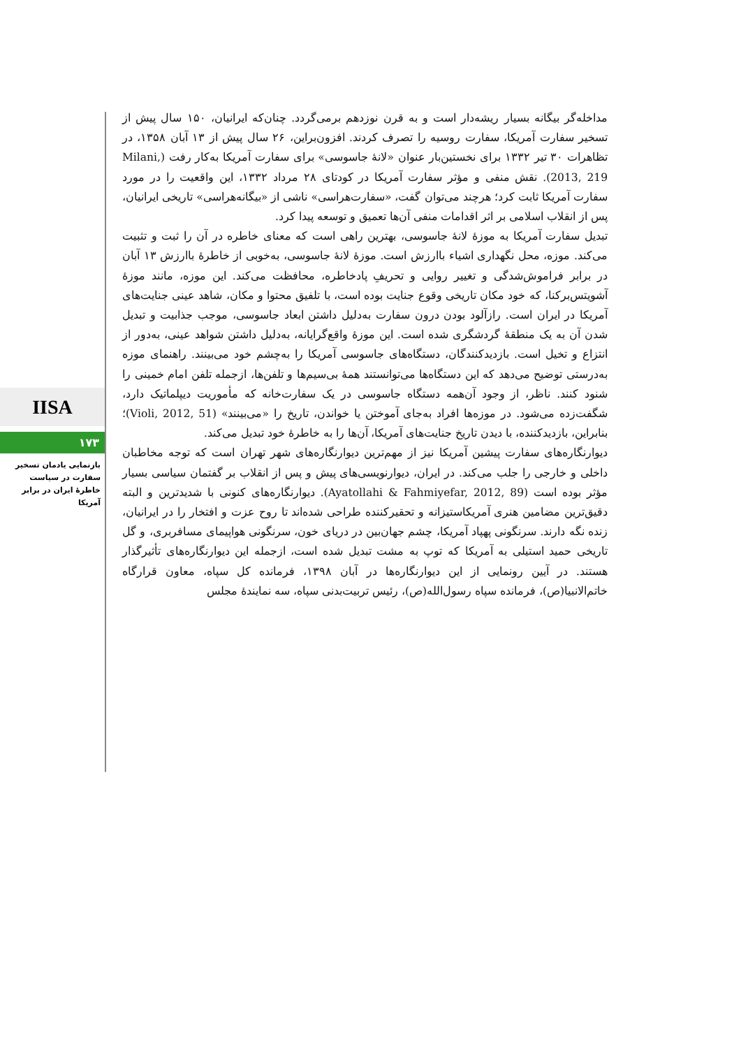مداخله‌گر بیگانه بسیار ریشه‌دار است و به قرن نوزدهم برمی‌گردد. چنان‌که ایرانیان، ۱۵۰ سال پیش از تسخیر سفارت آمریکا، سفارت روسیه را تصرف کردند. افزون‌براین، ۲۶ سال پیش از ۱۳ آبان ۱۳۵۸، در تظاهرات ۳۰ تیر ۱۳۳۲ برای نخستین‌بار عنوان «لانهٔ جاسوسی» برای سفارت آمریکا به‌کار رفت (Milani, 2013, 219). نقش منفی و مؤثر سفارت آمریکا در کودتای ۲۸ مرداد ۱۳۳۲، این واقعیت را در مورد سفارت آمریکا ثابت کرد؛ هرچند می‌توان گفت، «سفارت‌هراسی» ناشی از «بیگانه‌هراسی» تاریخی ایرانیان، پس از انقلاب اسلامی بر اثر اقدامات منفی آن‌ها تعمیق و توسعه پیدا کرد.
تبدیل سفارت آمریکا به موزهٔ لانهٔ جاسوسی، بهترین راهی است که معنای خاطره در آن را ثبت و تثبیت می‌کند. موزه، محل نگهداری اشیاء باارزش است. موزهٔ لانهٔ جاسوسی، به‌خوبی از خاطرهٔ باارزش ۱۳ آبان در برابر فراموش‌شدگی و تغییر روایی و تحریفِ پادخاطره، محافظت می‌کند. این موزه، مانند موزهٔ آشویتس‌برکنا، که خود مکان تاریخی وقوع جنایت بوده است، با تلفیق محتوا و مکان، شاهد عینی جنایت‌های آمریکا در ایران است. رازآلود بودن درون سفارت به‌دلیل داشتن ابعاد جاسوسی، موجب جذابیت و تبدیل شدن آن به یک منطقهٔ گردشگری شده است. این موزهٔ واقع‌گرایانه، به‌دلیل داشتن شواهد عینی، به‌دور از انتزاع و تخیل است. بازدیدکنندگان، دستگاه‌های جاسوسی آمریکا را به‌چشم خود می‌بینند. راهنمای موزه به‌درستی توضیح می‌دهد که این دستگاه‌ها می‌توانستند همهٔ بی‌سیم‌ها و تلفن‌ها، ازجمله تلفن امام خمینی را شنود کنند. ناظر، از وجود آن‌همه دستگاه جاسوسی در یک سفارت‌خانه که مأموریت دیپلماتیک دارد، شگفت‌زده می‌شود. در موزه‌ها افراد به‌جای آموختن یا خواندن، تاریخ را «می‌بینند» (Violi, 2012, 51)؛ بنابراین، بازدیدکننده، با دیدن تاریخ جنایت‌های آمریکا، آن‌ها را به خاطرهٔ خود تبدیل می‌کند.
دیوارنگاره‌های سفارت پیشین آمریکا نیز از مهم‌ترین دیوارنگاره‌های شهر تهران است که توجه مخاطبان داخلی و خارجی را جلب می‌کند. در ایران، دیوارنویسی‌های پیش و پس از انقلاب بر گفتمان سیاسی بسیار مؤثر بوده است (Ayatollahi & Fahmiyefar, 2012, 89). دیوارنگاره‌های کنونی با شدیدترین و البته دقیق‌ترین مضامین هنری آمریکاستیزانه و تحقیرکننده طراحی شده‌اند تا روح عزت و افتخار را در ایرانیان، زنده نگه دارند. سرنگونی پهپاد آمریکا، چشم جهان‌بین در دریای خون، سرنگونی هواپیمای مسافربری، و گل تاریخی حمید استیلی به آمریکا که توپ به مشت تبدیل شده است، ازجمله این دیوارنگاره‌های تأثیرگذار هستند. در آیین رونمایی از این دیوارنگاره‌ها در آبان ۱۳۹۸، فرمانده کل سپاه، معاون قرارگاه خاتم‌الانبیا(ص)، فرمانده سپاه رسول‌الله(ص)، رئیس تربیت‌بدنی سپاه، سه نمایندهٔ مجلس
IISA
۱۷۳
بازنمایی یادمان تسخیر سفارت در سیاست خاطرهٔ ایران در برابر آمریکا